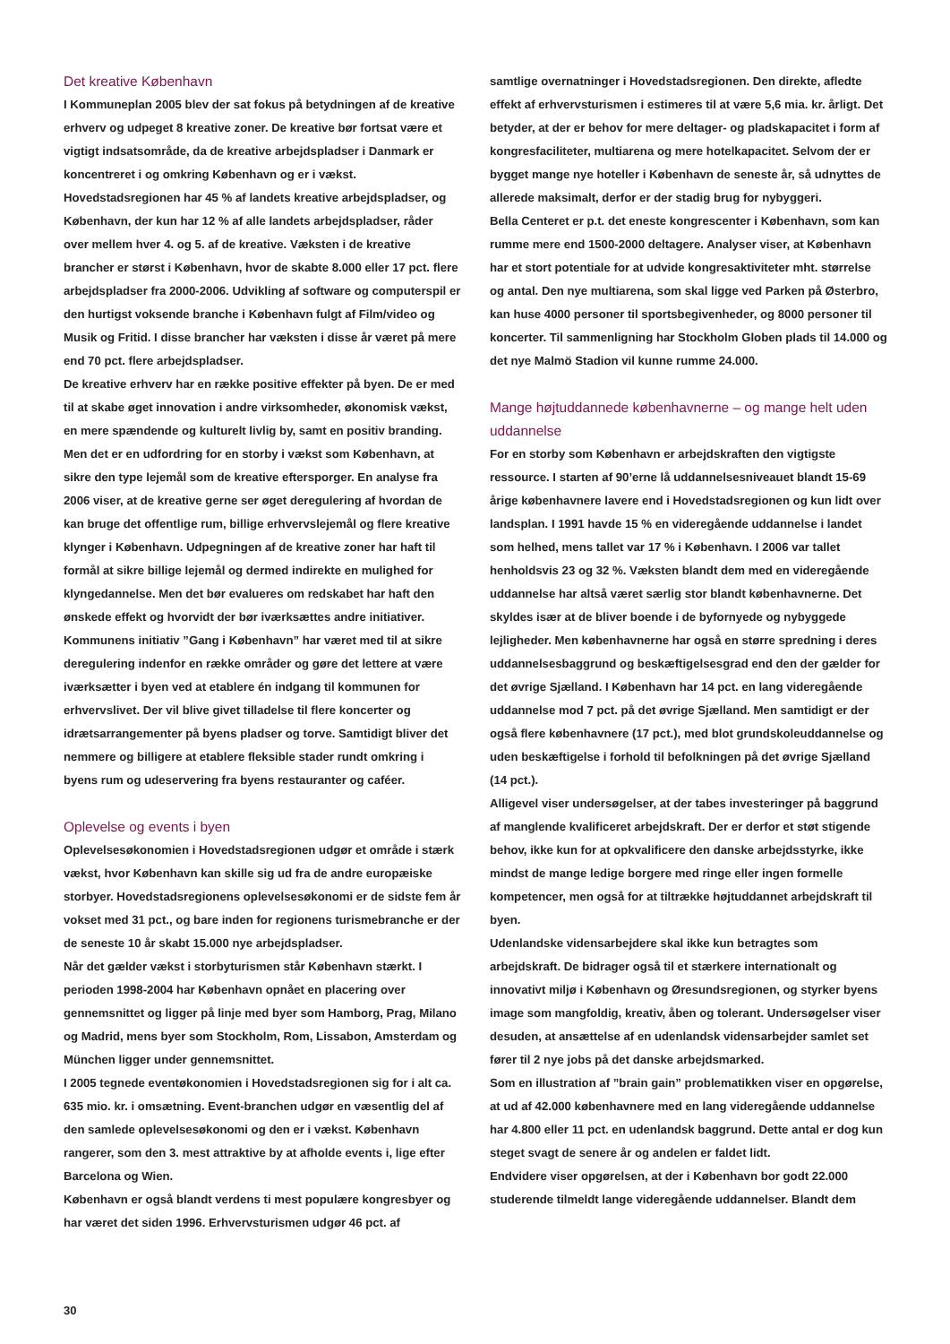Det kreative København
I Kommuneplan 2005 blev der sat fokus på betydningen af de kreative erhverv og udpeget 8 kreative zoner. De kreative bør fortsat være et vigtigt indsatsområde, da de kreative arbejdspladser i Danmark er koncentreret i og omkring København og er i vækst. Hovedstadsregionen har 45 % af landets kreative arbejdspladser, og København, der kun har 12 % af alle landets arbejdspladser, råder over mellem hver 4. og 5. af de kreative. Væksten i de kreative brancher er størst i København, hvor de skabte 8.000 eller 17 pct. flere arbejdspladser fra 2000-2006. Udvikling af software og computerspil er den hurtigst voksende branche i København fulgt af Film/video og Musik og Fritid. I disse brancher har væksten i disse år været på mere end 70 pct. flere arbejdspladser.
De kreative erhverv har en række positive effekter på byen. De er med til at skabe øget innovation i andre virksomheder, økonomisk vækst, en mere spændende og kulturelt livlig by, samt en positiv branding. Men det er en udfordring for en storby i vækst som København, at sikre den type lejemål som de kreative eftersporger. En analyse fra 2006 viser, at de kreative gerne ser øget deregulering af hvordan de kan bruge det offentlige rum, billige erhvervslejemål og flere kreative klynger i København. Udpegningen af de kreative zoner har haft til formål at sikre billige lejemål og dermed indirekte en mulighed for klyngedannelse. Men det bør evalueres om redskabet har haft den ønskede effekt og hvorvidt der bør iværksættes andre initiativer.
Kommunens initiativ ”Gang i København” har været med til at sikre deregulering indenfor en række områder og gøre det lettere at være iværksætter i byen ved at etablere én indgang til kommunen for erhvervslivet. Der vil blive givet tilladelse til flere koncerter og idrætsarrangementer på byens pladser og torve. Samtidigt bliver det nemmere og billigere at etablere fleksible stader rundt omkring i byens rum og udeservering fra byens restauranter og caféer.
Oplevelse og events i byen
Oplevelsesøkonomien i Hovedstadsregionen udgør et område i stærk vækst, hvor København kan skille sig ud fra de andre europæiske storbyer. Hovedstadsregionens oplevelsesøkonomi er de sidste fem år vokset med 31 pct., og bare inden for regionens turismebranche er der de seneste 10 år skabt 15.000 nye arbejdspladser.
Når det gælder vækst i storbyturismen står København stærkt. I perioden 1998-2004 har København opnået en placering over gennemsnittet og ligger på linje med byer som Hamborg, Prag, Milano og Madrid, mens byer som Stockholm, Rom, Lissabon, Amsterdam og München ligger under gennemsnittet.
I 2005 tegnede eventøkonomien i Hovedstadsregionen sig for i alt ca. 635 mio. kr. i omsætning. Event-branchen udgør en væsentlig del af den samlede oplevelsesøkonomi og den er i vækst. København rangerer, som den 3. mest attraktive by at afholde events i, lige efter Barcelona og Wien.
København er også blandt verdens ti mest populære kongresbyer og har været det siden 1996. Erhvervsturismen udgør 46 pct. af
samtlige overnatninger i Hovedstadsregionen. Den direkte, afledte effekt af erhvervsturismen i estimeres til at være 5,6 mia. kr. årligt. Det betyder, at der er behov for mere deltager- og pladskapacitet i form af kongresfaciliteter, multiarena og mere hotelkapacitet. Selvom der er bygget mange nye hoteller i København de seneste år, så udnyttes de allerede maksimalt, derfor er der stadig brug for nybyggeri.
Bella Centeret er p.t. det eneste kongrescenter i København, som kan rumme mere end 1500-2000 deltagere. Analyser viser, at København har et stort potentiale for at udvide kongresaktiviteter mht. størrelse og antal. Den nye multiarena, som skal ligge ved Parken på Østerbro, kan huse 4000 personer til sportsbegivenheder, og 8000 personer til koncerter. Til sammenligning har Stockholm Globen plads til 14.000 og det nye Malmö Stadion vil kunne rumme 24.000.
Mange højtuddannede københavnerne – og mange helt uden uddannelse
For en storby som København er arbejdskraften den vigtigste ressource. I starten af 90’erne lå uddannelsesniveauet blandt 15-69 årige københavnere lavere end i Hovedstadsregionen og kun lidt over landsplan. I 1991 havde 15 % en videregående uddannelse i landet som helhed, mens tallet var 17 % i København. I 2006 var tallet henholdsvis 23 og 32 %. Væksten blandt dem med en videregående uddannelse har altså været særlig stor blandt københavnerne. Det skyldes især at de bliver boende i de byfornyede og nybyggede lejligheder. Men københavnerne har også en større spredning i deres uddannelsesbaggrund og beskæftigelsesgrad end den der gælder for det øvrige Sjælland. I København har 14 pct. en lang videregående uddannelse mod 7 pct. på det øvrige Sjælland. Men samtidigt er der også flere københavnere (17 pct.), med blot grundskoleuddannelse og uden beskæftigelse i forhold til befolkningen på det øvrige Sjælland (14 pct.).
Alligevel viser undersøgelser, at der tabes investeringer på baggrund af manglende kvalificeret arbejdskraft. Der er derfor et støt stigende behov, ikke kun for at opkvalificere den danske arbejdsstyrke, ikke mindst de mange ledige borgere med ringe eller ingen formelle kompetencer, men også for at tiltrække højtuddannet arbejdskraft til byen.
Udenlandske vidensarbejdere skal ikke kun betragtes som arbejdskraft. De bidrager også til et stærkere internationalt og innovativt miljø i København og Øresundsregionen, og styrker byens image som mangfoldig, kreativ, åben og tolerant. Undersøgelser viser desuden, at ansættelse af en udenlandsk vidensarbejder samlet set fører til 2 nye jobs på det danske arbejdsmarked.
Som en illustration af ”brain gain” problematikken viser en opgørelse, at ud af 42.000 københavnere med en lang videregående uddannelse har 4.800 eller 11 pct. en udenlandsk baggrund. Dette antal er dog kun steget svagt de senere år og andelen er faldet lidt.
Endvidere viser opgørelsen, at der i København bor godt 22.000 studerende tilmeldt lange videregående uddannelser. Blandt dem
30